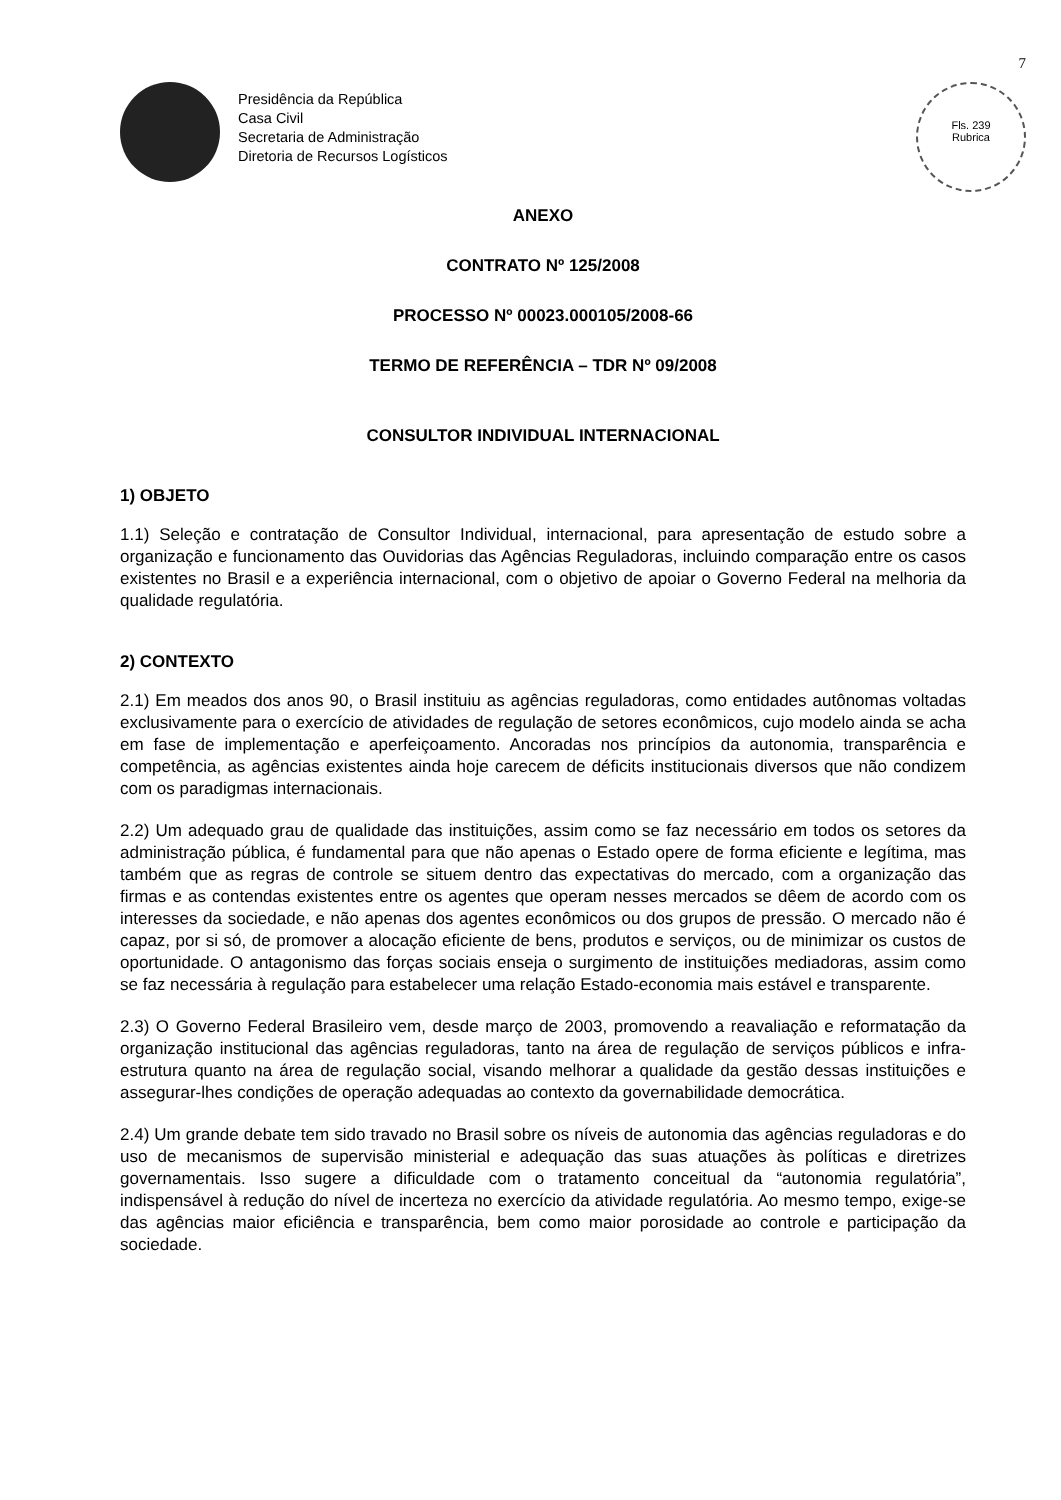7
Presidência da República
Casa Civil
Secretaria de Administração
Diretoria de Recursos Logísticos
Fls. 239
Rubrica
ANEXO
CONTRATO Nº 125/2008
PROCESSO Nº 00023.000105/2008-66
TERMO DE REFERÊNCIA – TDR Nº 09/2008
CONSULTOR INDIVIDUAL INTERNACIONAL
1) OBJETO
1.1) Seleção e contratação de Consultor Individual, internacional, para apresentação de estudo sobre a organização e funcionamento das Ouvidorias das Agências Reguladoras, incluindo comparação entre os casos existentes no Brasil e a experiência internacional, com o objetivo de apoiar o Governo Federal na melhoria da qualidade regulatória.
2) CONTEXTO
2.1) Em meados dos anos 90, o Brasil instituiu as agências reguladoras, como entidades autônomas voltadas exclusivamente para o exercício de atividades de regulação de setores econômicos, cujo modelo ainda se acha em fase de implementação e aperfeiçoamento. Ancoradas nos princípios da autonomia, transparência e competência, as agências existentes ainda hoje carecem de déficits institucionais diversos que não condizem com os paradigmas internacionais.
2.2) Um adequado grau de qualidade das instituições, assim como se faz necessário em todos os setores da administração pública, é fundamental para que não apenas o Estado opere de forma eficiente e legítima, mas também que as regras de controle se situem dentro das expectativas do mercado, com a organização das firmas e as contendas existentes entre os agentes que operam nesses mercados se dêem de acordo com os interesses da sociedade, e não apenas dos agentes econômicos ou dos grupos de pressão. O mercado não é capaz, por si só, de promover a alocação eficiente de bens, produtos e serviços, ou de minimizar os custos de oportunidade. O antagonismo das forças sociais enseja o surgimento de instituições mediadoras, assim como se faz necessária à regulação para estabelecer uma relação Estado-economia mais estável e transparente.
2.3) O Governo Federal Brasileiro vem, desde março de 2003, promovendo a reavaliação e reformatação da organização institucional das agências reguladoras, tanto na área de regulação de serviços públicos e infra-estrutura quanto na área de regulação social, visando melhorar a qualidade da gestão dessas instituições e assegurar-lhes condições de operação adequadas ao contexto da governabilidade democrática.
2.4) Um grande debate tem sido travado no Brasil sobre os níveis de autonomia das agências reguladoras e do uso de mecanismos de supervisão ministerial e adequação das suas atuações às políticas e diretrizes governamentais. Isso sugere a dificuldade com o tratamento conceitual da “autonomia regulatória”, indispensável à redução do nível de incerteza no exercício da atividade regulatória. Ao mesmo tempo, exige-se das agências maior eficiência e transparência, bem como maior porosidade ao controle e participação da sociedade.